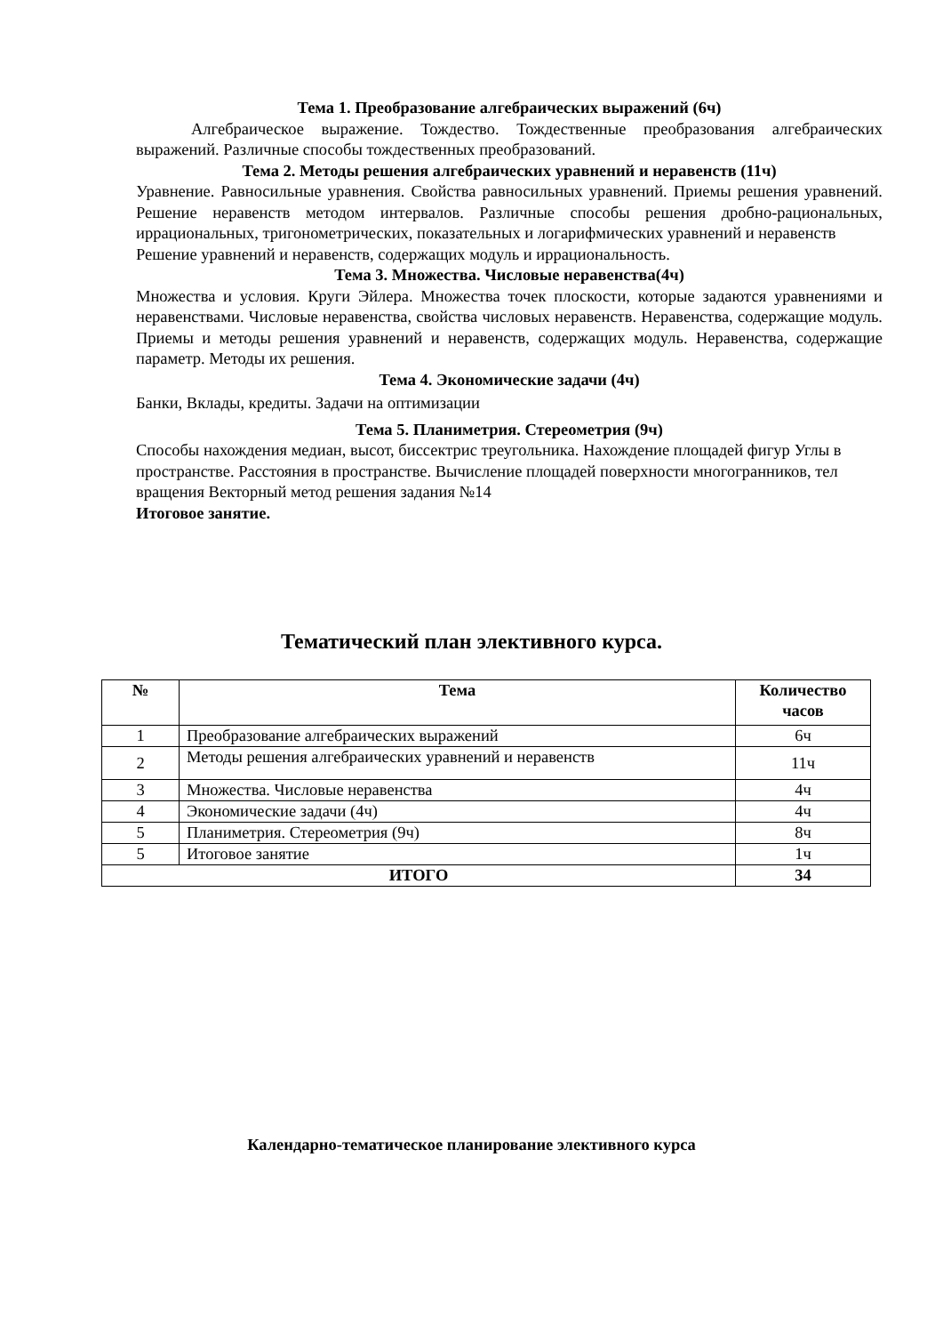Тема 1. Преобразование алгебраических выражений (6ч)
Алгебраическое выражение. Тождество. Тождественные преобразования алгебраических выражений. Различные способы тождественных преобразований.
Тема 2. Методы решения алгебраических уравнений и неравенств (11ч)
Уравнение. Равносильные уравнения. Свойства равносильных уравнений. Приемы решения уравнений. Решение неравенств методом интервалов. Различные способы решения дробно-рациональных, иррациональных, тригонометрических, показательных и логарифмических уравнений и неравенств
Решение уравнений и неравенств, содержащих модуль и иррациональность.
Тема 3. Множества. Числовые неравенства(4ч)
Множества и условия. Круги Эйлера. Множества точек плоскости, которые задаются уравнениями и неравенствами. Числовые неравенства, свойства числовых неравенств. Неравенства, содержащие модуль. Приемы и методы решения уравнений и неравенств, содержащих модуль. Неравенства, содержащие параметр. Методы их решения.
Тема 4. Экономические задачи (4ч)
Банки, Вклады, кредиты. Задачи на оптимизации
Тема 5. Планиметрия. Стереометрия (9ч)
Способы нахождения медиан, высот, биссектрис треугольника. Нахождение площадей фигур Углы в пространстве. Расстояния в пространстве. Вычисление площадей поверхности многогранников, тел вращения Векторный метод решения задания №14
Итоговое занятие.
Тематический план элективного курса.
| № | Тема | Количество часов |
| --- | --- | --- |
| 1 | Преобразование алгебраических выражений | 6ч |
| 2 | Методы решения алгебраических уравнений и неравенств | 11ч |
| 3 | Множества. Числовые неравенства | 4ч |
| 4 | Экономические задачи (4ч) | 4ч |
| 5 | Планиметрия. Стереометрия (9ч) | 8ч |
| 5 | Итоговое занятие | 1ч |
| ИТОГО | | 34 |
Календарно-тематическое планирование элективного курса